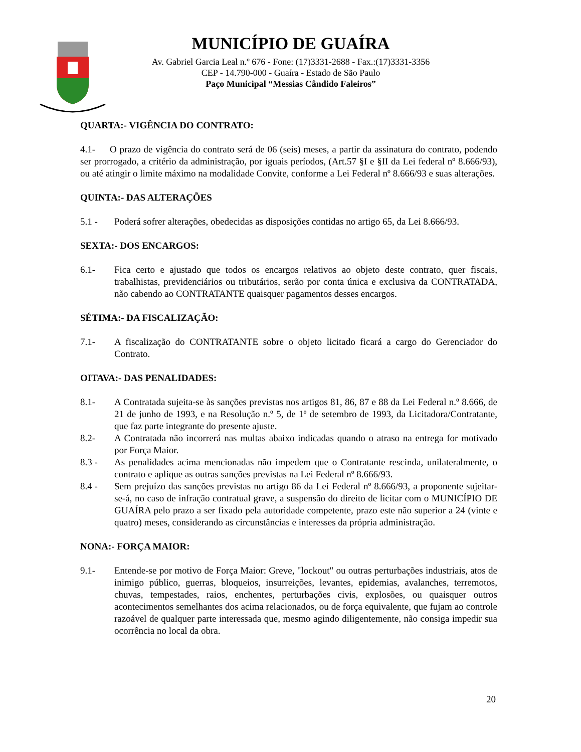MUNICÍPIO DE GUAÍRA
Av. Gabriel Garcia Leal n.º 676 - Fone: (17)3331-2688 - Fax.:(17)3331-3356
CEP - 14.790-000 - Guaíra - Estado de São Paulo
Paço Municipal “Messias Cândido Faleiros”
QUARTA:- VIGÊNCIA DO CONTRATO:
4.1- O prazo de vigência do contrato será de 06 (seis) meses, a partir da assinatura do contrato, podendo ser prorrogado, a critério da administração, por iguais períodos, (Art.57 §I e §II da Lei federal nº 8.666/93), ou até atingir o limite máximo na modalidade Convite, conforme a Lei Federal nº 8.666/93 e suas alterações.
QUINTA:- DAS ALTERAÇÕES
5.1 - Poderá sofrer alterações, obedecidas as disposições contidas no artigo 65, da Lei 8.666/93.
SEXTA:- DOS ENCARGOS:
6.1- Fica certo e ajustado que todos os encargos relativos ao objeto deste contrato, quer fiscais, trabalhistas, previdenciários ou tributários, serão por conta única e exclusiva da CONTRATADA, não cabendo ao CONTRATANTE quaisquer pagamentos desses encargos.
SÉTIMA:- DA FISCALIZAÇÃO:
7.1- A fiscalização do CONTRATANTE sobre o objeto licitado ficará a cargo do Gerenciador do Contrato.
OITAVA:- DAS PENALIDADES:
8.1- A Contratada sujeita-se às sanções previstas nos artigos 81, 86, 87 e 88 da Lei Federal n.º 8.666, de 21 de junho de 1993, e na Resolução n.º 5, de 1º de setembro de 1993, da Licitadora/Contratante, que faz parte integrante do presente ajuste.
8.2- A Contratada não incorrerá nas multas abaixo indicadas quando o atraso na entrega for motivado por Força Maior.
8.3 - As penalidades acima mencionadas não impedem que o Contratante rescinda, unilateralmente, o contrato e aplique as outras sanções previstas na Lei Federal nº 8.666/93.
8.4 - Sem prejuízo das sanções previstas no artigo 86 da Lei Federal nº 8.666/93, a proponente sujeitar-se-á, no caso de infração contratual grave, a suspensão do direito de licitar com o MUNICÍPIO DE GUAÍRA pelo prazo a ser fixado pela autoridade competente, prazo este não superior a 24 (vinte e quatro) meses, considerando as circunstâncias e interesses da própria administração.
NONA:- FORÇA MAIOR:
9.1- Entende-se por motivo de Força Maior: Greve, "lockout" ou outras perturbações industriais, atos de inimigo público, guerras, bloqueios, insurreições, levantes, epidemias, avalanches, terremotos, chuvas, tempestades, raios, enchentes, perturbações civis, explosões, ou quaisquer outros acontecimentos semelhantes dos acima relacionados, ou de força equivalente, que fujam ao controle razoável de qualquer parte interessada que, mesmo agindo diligentemente, não consiga impedir sua ocorrência no local da obra.
20